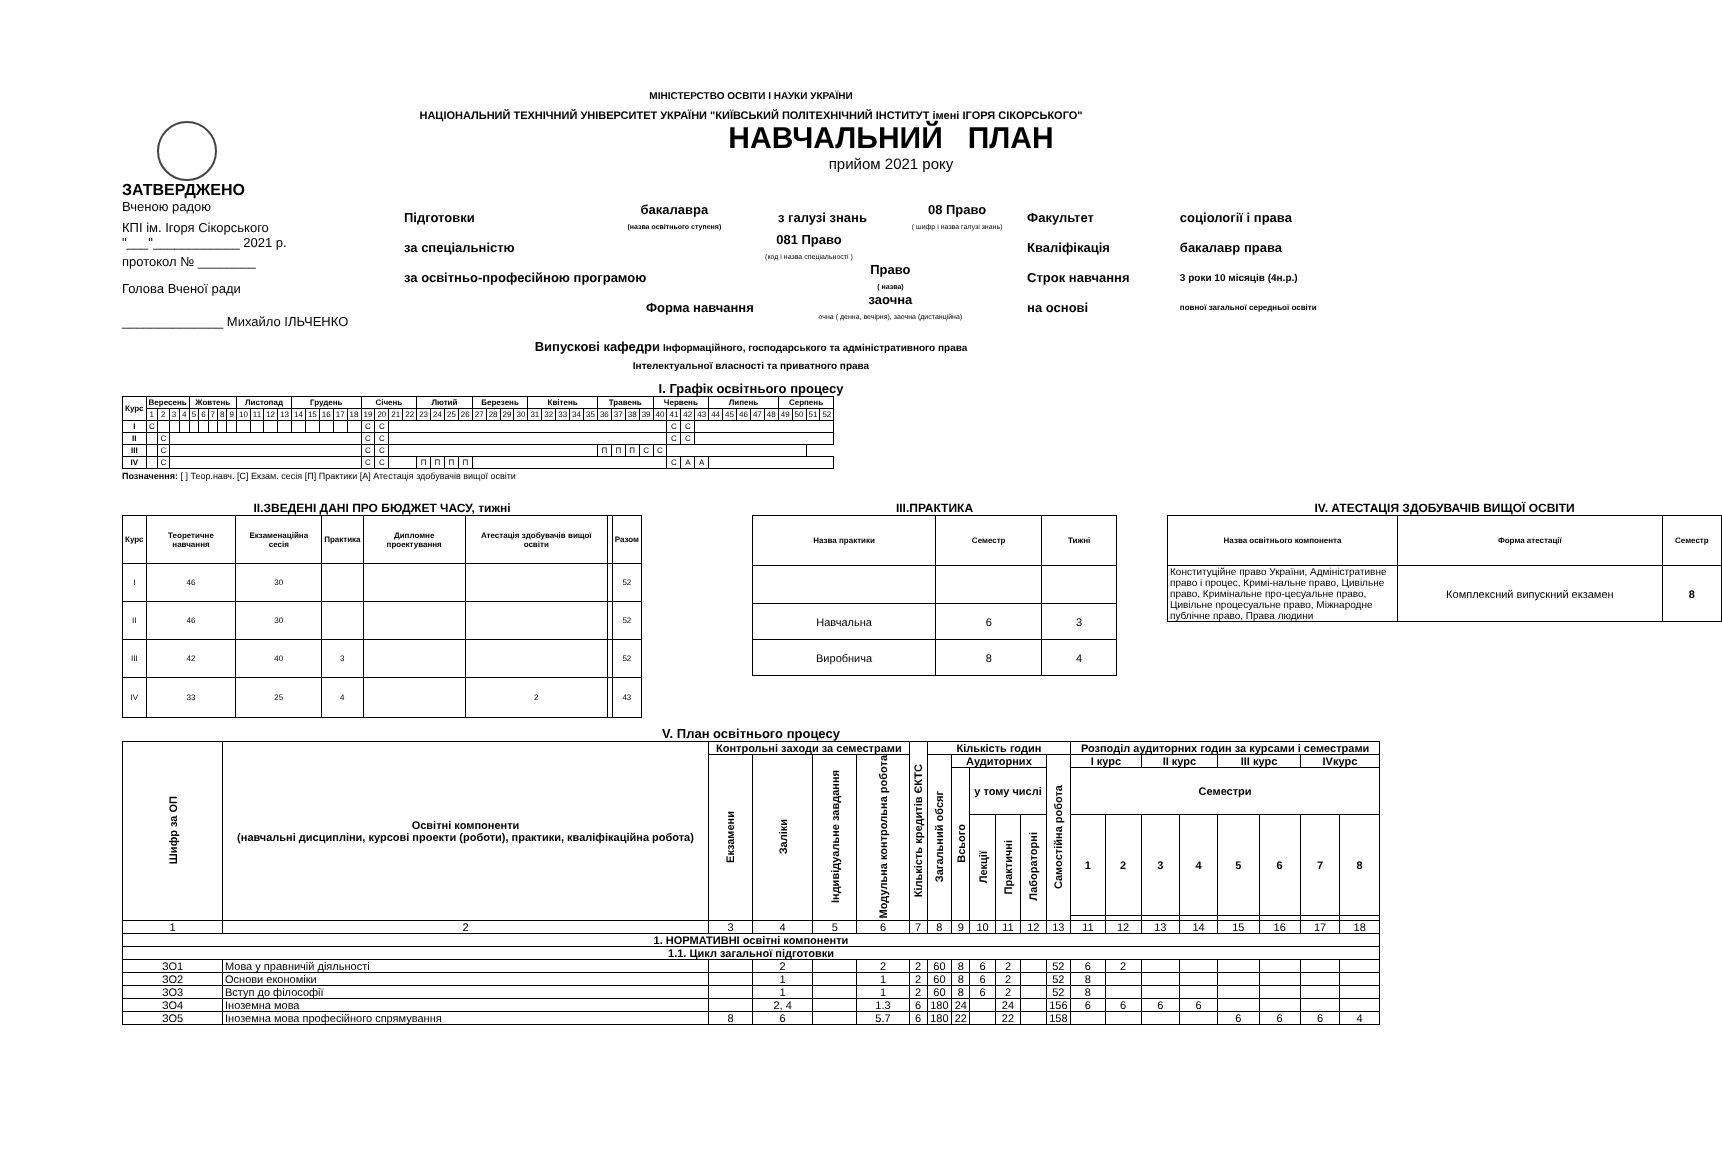МІНІСТЕРСТВО ОСВІТИ І НАУКИ УКРАЇНИ
НАЦІОНАЛЬНИЙ ТЕХНІЧНИЙ УНІВЕРСИТЕТ УКРАЇНИ "КИЇВСЬКИЙ ПОЛІТЕХНІЧНИЙ ІНСТИТУТ імені ІГОРЯ СІКОРСЬКОГО"
ЗАТВЕРДЖЕНО
Вченою радою
КПІ ім. Ігоря Сікорського
"___"____________ 2021 р.
протокол № ________
Голова Вченої ради
______________ Михайло ІЛЬЧЕНКО
НАВЧАЛЬНИЙ ПЛАН
прийом 2021 року
| Підготовки | бакалавра (назва освітнього ступеня) | з галузі знань | 08 Право ( шифр і назва галузі знань) | Факультет | соціології і права |
| за спеціальністю | 081 Право (код і назва спеціальності ) | | | Кваліфікація | бакалавр права |
| за освітньо-професійною програмою | | Право ( назва) | | Строк навчання | 3 роки 10 місяців (4н.р.) |
| Форма навчання | | заочна очна ( денна, вечірня), заочна (дистанційна) | | на основі | повної загальної середньої освіти |
Випускові кафедри Інформаційного, господарського та адміністративного права
Інтелектуальної власності та приватного права
I. Графік освітнього процесу
| Курс | Вересень | | | | Жовтень | | | | | Листопад | | | | Грудень | | | | | Січень | | | | Лютий | | | | Березень | | | | Квітень | | | | | Травень | | | | Червень | | | | Липень | | | | | Серпень | | | |
| --- | --- | --- | --- | --- | --- | --- | --- | --- | --- | --- | --- | --- | --- | --- | --- | --- | --- | --- | --- | --- | --- | --- | --- | --- | --- | --- | --- | --- | --- | --- | --- | --- | --- | --- | --- | --- | --- | --- | --- | --- | --- | --- | --- | --- | --- | --- | --- | --- | --- | --- | --- | --- |
| | 1 | 2 | 3 | 4 | 5 | 6 | 7 | 8 | 9 | 10 | 11 | 12 | 13 | 14 | 15 | 16 | 17 | 18 | 19 | 20 | 21 | 22 | 23 | 24 | 25 | 26 | 27 | 28 | 29 | 30 | 31 | 32 | 33 | 34 | 35 | 36 | 37 | 38 | 39 | 40 | 41 | 42 | 43 | 44 | 45 | 46 | 47 | 48 | 49 | 50 | 51 | 52 |
| I | С | | | | | | | | | | | | | | | | | | С | С | | | | | | | | | | | | | | | | | | | | | С | С | | | | | | | | | | |
| II | | С | | | | | | | | | | | | | | | | | С | С | | | | | | | | | | | | | | | | | | | | | С | С | | | | | | | | | | |
| III | | С | | | | | | | | | | | | | | | | | С | С | | | | | | | | | | | | | | | | П | П | П | С | С | | | | | | | | | | | | |
| IV | | С | | | | | | | | | | | | | | | | | С | С | | | П | П | П | П | | | | | | | | | | | | | | | С | А | А | | | | | | | | | |
Позначення: [ ] Теор.навч. [С] Екзам. сесія [П] Практики [А] Атестація здобувачів вищої освіти
II.ЗВЕДЕНІ ДАНІ ПРО БЮДЖЕТ ЧАСУ, тижні
| Курс | Теоретичне навчання | Екзаменаційна сесія | Практика | Дипломне проектування | Атестація здобувачів вищої освіти | | Разом |
| --- | --- | --- | --- | --- | --- | --- | --- |
| I | 46 | 30 | | | | | 52 |
| II | 46 | 30 | | | | | 52 |
| III | 42 | 40 | 3 | | | | 52 |
| IV | 33 | 25 | 4 | | 2 | | 43 |
III.ПРАКТИКА
| Назва практики | Семестр | Тижні |
| --- | --- | --- |
| Навчальна | 6 | 3 |
| Виробнича | 8 | 4 |
IV. АТЕСТАЦІЯ ЗДОБУВАЧІВ ВИЩОЇ ОСВІТИ
| Назва освітнього компонента | Форма атестації | Семестр |
| --- | --- | --- |
| Конституційне право України, Адміністративне право і процес, Кримі-нальне право, Цивільне право, Кримінальне про-цесуальне право, Цивільне процесуальне право, Міжнародне публічне право, Права людини | Комплексний випускний екзамен | 8 |
V. План освітнього процесу
| Шифр за ОП | Освітні компоненти (навчальні дисципліни, курсові проекти (роботи), практики, кваліфікаційна робота) | Контрольні заходи за семестрами | | | | Кількість кредитів ЄКТС | Кількість годин | | | | | | Розподіл аудиторних годин за курсами і семестрами | | | | | | | |
| --- | --- | --- | --- | --- | --- | --- | --- | --- | --- | --- | --- | --- | --- | --- | --- | --- | --- | --- | --- | --- |
| | | Екзамени | Заліки | Індивідуальне завдання | Модульна контрольна робота | | Загальний обсяг | Аудиторних | | | | Самостійна робота | I курс | | II курс | | III курс | | IVкурс | |
| | | | | | | | | Всього | у тому числі | | | | Семестри | | | | | | | |
| | | | | | | | | | Лекції | Практичні | Лабораторні | | 1 | 2 | 3 | 4 | 5 | 6 | 7 | 8 |
| 1 | 2 | 3 | 4 | 5 | 6 | 7 | 8 | 9 | 10 | 11 | 12 | 13 | 11 | 12 | 13 | 14 | 15 | 16 | 17 | 18 |
| 1. НОРМАТИВНІ освітні компоненти | | | | | | | | | | | | | | | | | | | | |
| 1.1. Цикл загальної підготовки | | | | | | | | | | | | | | | | | | | | |
| ЗО1 | Мова у правничій діяльності | | 2 | | 2 | 2 | 60 | 8 | 6 | 2 | | 52 | 6 | 2 | | | | | | |
| ЗО2 | Основи економіки | | 1 | | 1 | 2 | 60 | 8 | 6 | 2 | | 52 | 8 | | | | | | | |
| ЗО3 | Вступ до філософії | | 1 | | 1 | 2 | 60 | 8 | 6 | 2 | | 52 | 8 | | | | | | | |
| ЗО4 | Іноземна мова | | 2, 4 | | 1.3 | 6 | 180 | 24 | | 24 | | 156 | 6 | 6 | 6 | 6 | | | | |
| ЗО5 | Іноземна мова професійного спрямування | 8 | 6 | | 5.7 | 6 | 180 | 22 | | 22 | | 158 | | | | | 6 | 6 | 6 | 4 |